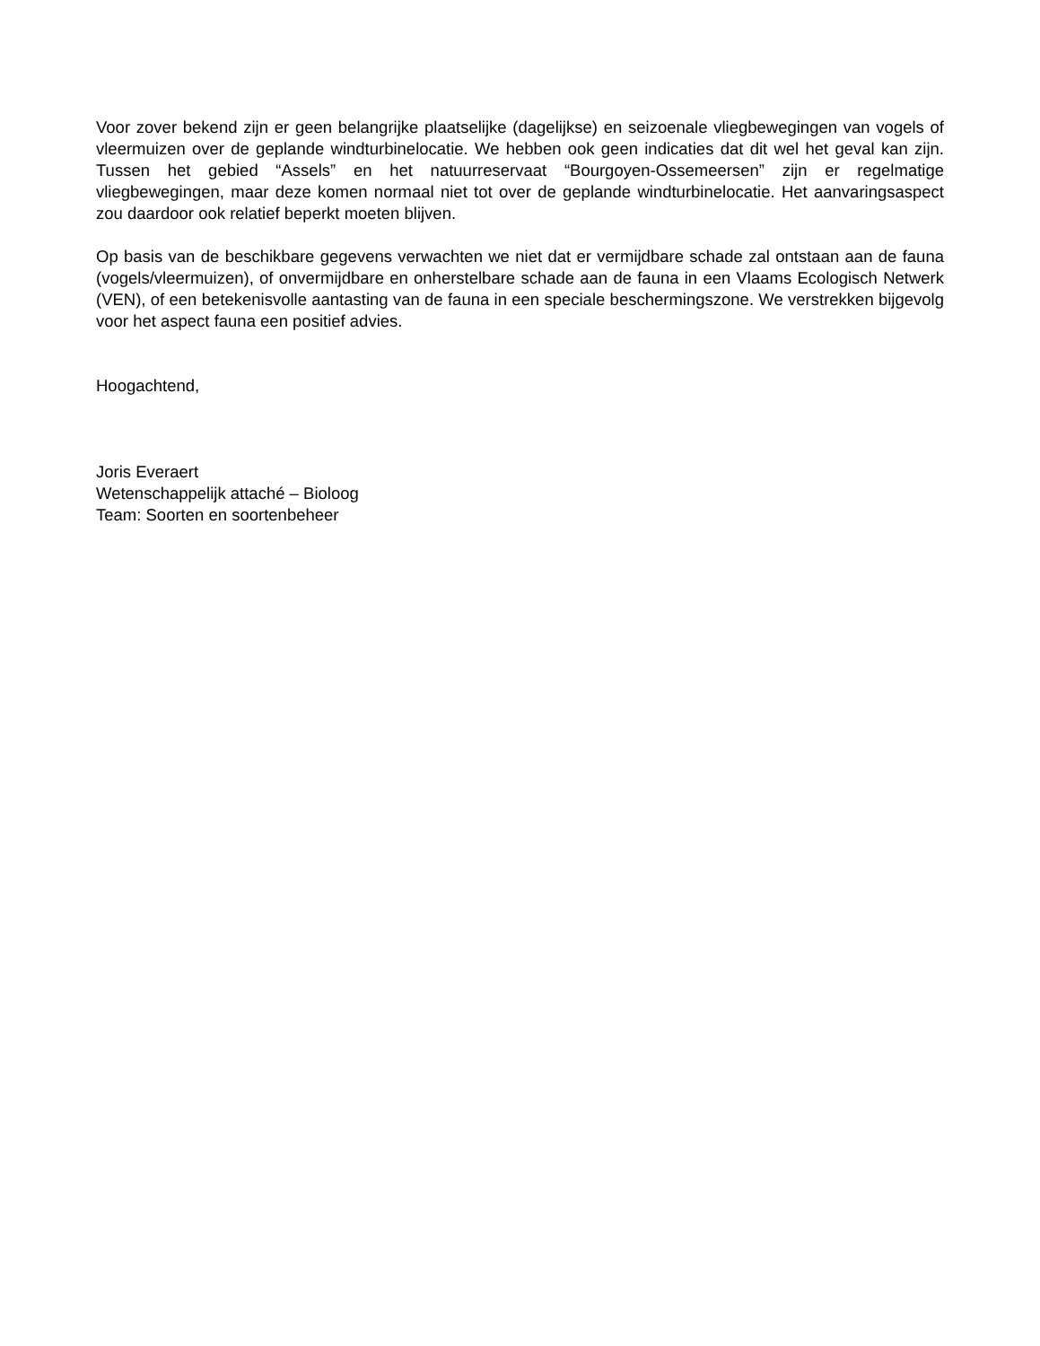Voor zover bekend zijn er geen belangrijke plaatselijke (dagelijkse) en seizoenale vliegbewegingen van vogels of vleermuizen over de geplande windturbinelocatie. We hebben ook geen indicaties dat dit wel het geval kan zijn. Tussen het gebied “Assels” en het natuurreservaat “Bourgoyen-Ossemeersen” zijn er regelmatige vliegbewegingen, maar deze komen normaal niet tot over de geplande windturbinelocatie. Het aanvaringsaspect zou daardoor ook relatief beperkt moeten blijven.
Op basis van de beschikbare gegevens verwachten we niet dat er vermijdbare schade zal ontstaan aan de fauna (vogels/vleermuizen), of onvermijdbare en onherstelbare schade aan de fauna in een Vlaams Ecologisch Netwerk (VEN), of een betekenisvolle aantasting van de fauna in een speciale beschermingszone. We verstrekken bijgevolg voor het aspect fauna een positief advies.
Hoogachtend,
Joris Everaert
Wetenschappelijk attaché – Bioloog
Team: Soorten en soortenbeheer